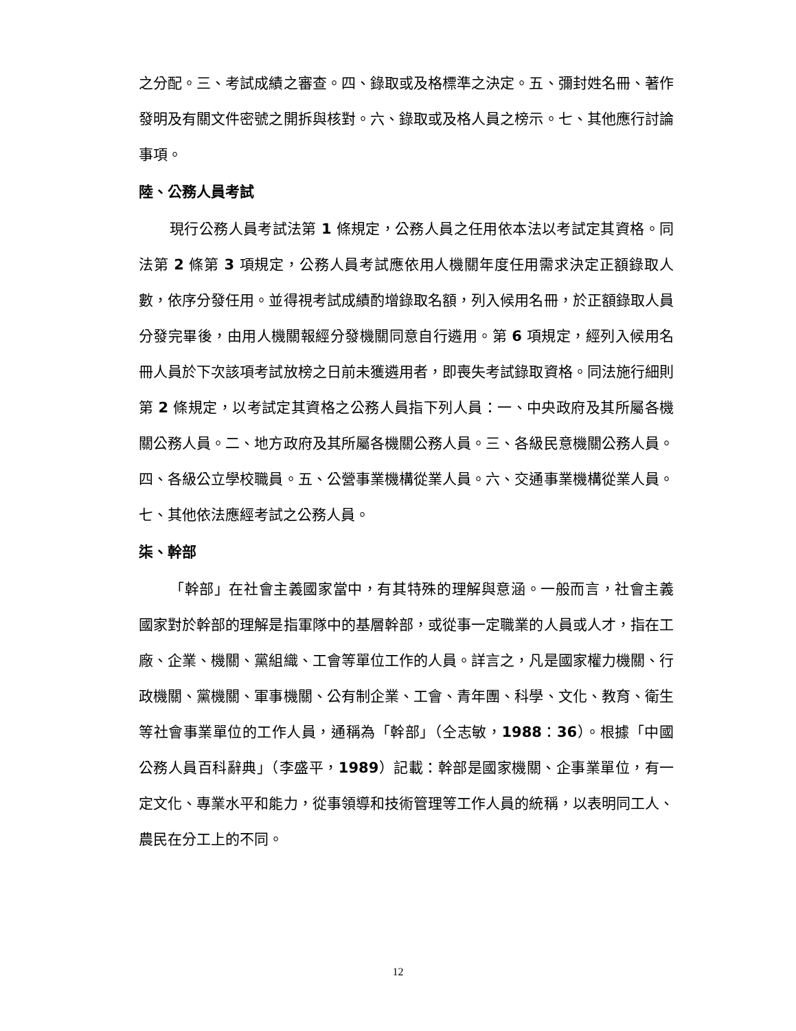之分配。三、考試成績之審查。四、錄取或及格標準之決定。五、彌封姓名冊、著作發明及有關文件密號之開拆與核對。六、錄取或及格人員之榜示。七、其他應行討論事項。
陸、公務人員考試
現行公務人員考試法第 1 條規定，公務人員之任用依本法以考試定其資格。同法第 2 條第 3 項規定，公務人員考試應依用人機關年度任用需求決定正額錄取人數，依序分發任用。並得視考試成績酌增錄取名額，列入候用名冊，於正額錄取人員分發完畢後，由用人機關報經分發機關同意自行遴用。第 6 項規定，經列入候用名冊人員於下次該項考試放榜之日前未獲遴用者，即喪失考試錄取資格。同法施行細則第 2 條規定，以考試定其資格之公務人員指下列人員：一、中央政府及其所屬各機關公務人員。二、地方政府及其所屬各機關公務人員。三、各級民意機關公務人員。四、各級公立學校職員。五、公營事業機構從業人員。六、交通事業機構從業人員。七、其他依法應經考試之公務人員。
柒、幹部
「幹部」在社會主義國家當中，有其特殊的理解與意涵。一般而言，社會主義國家對於幹部的理解是指軍隊中的基層幹部，或從事一定職業的人員或人才，指在工廠、企業、機關、黨組織、工會等單位工作的人員。詳言之，凡是國家權力機關、行政機關、黨機關、軍事機關、公有制企業、工會、青年團、科學、文化、教育、衛生等社會事業單位的工作人員，通稱為「幹部」（仝志敏，1988：36）。根據「中國公務人員百科辭典」（李盛平，1989）記載：幹部是國家機關、企事業單位，有一定文化、專業水平和能力，從事領導和技術管理等工作人員的統稱，以表明同工人、農民在分工上的不同。
12